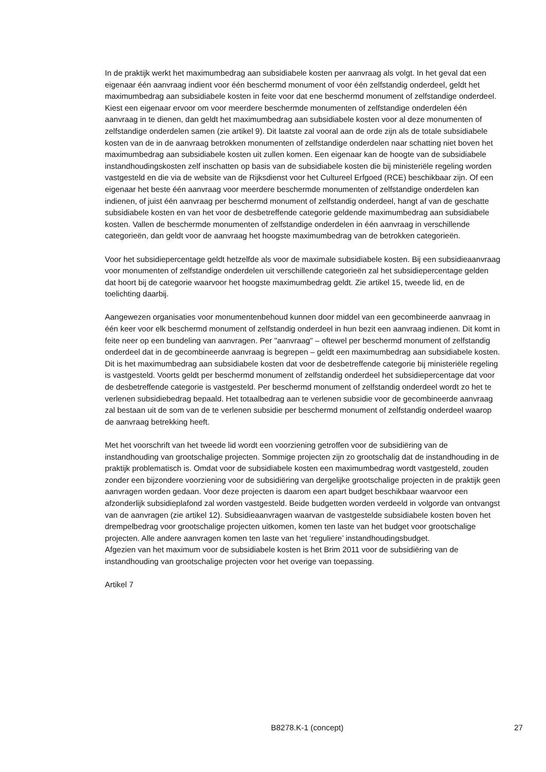In de praktijk werkt het maximumbedrag aan subsidiabele kosten per aanvraag als volgt. In het geval dat een eigenaar één aanvraag indient voor één beschermd monument of voor één zelfstandig onderdeel, geldt het maximumbedrag aan subsidiabele kosten in feite voor dat ene beschermd monument of zelfstandige onderdeel. Kiest een eigenaar ervoor om voor meerdere beschermde monumenten of zelfstandige onderdelen één aanvraag in te dienen, dan geldt het maximumbedrag aan subsidiabele kosten voor al deze monumenten of zelfstandige onderdelen samen (zie artikel 9). Dit laatste zal vooral aan de orde zijn als de totale subsidiabele kosten van de in de aanvraag betrokken monumenten of zelfstandige onderdelen naar schatting niet boven het maximumbedrag aan subsidiabele kosten uit zullen komen. Een eigenaar kan de hoogte van de subsidiabele instandhoudingskosten zelf inschatten op basis van de subsidiabele kosten die bij ministeriële regeling worden vastgesteld en die via de website van de Rijksdienst voor het Cultureel Erfgoed (RCE) beschikbaar zijn. Of een eigenaar het beste één aanvraag voor meerdere beschermde monumenten of zelfstandige onderdelen kan indienen, of juist één aanvraag per beschermd monument of zelfstandig onderdeel, hangt af van de geschatte subsidiabele kosten en van het voor de desbetreffende categorie geldende maximumbedrag aan subsidiabele kosten. Vallen de beschermde monumenten of zelfstandige onderdelen in één aanvraag in verschillende categorieën, dan geldt voor de aanvraag het hoogste maximumbedrag van de betrokken categorieën.
Voor het subsidiepercentage geldt hetzelfde als voor de maximale subsidiabele kosten. Bij een subsidieaanvraag voor monumenten of zelfstandige onderdelen uit verschillende categorieën zal het subsidiepercentage gelden dat hoort bij de categorie waarvoor het hoogste maximumbedrag geldt. Zie artikel 15, tweede lid, en de toelichting daarbij.
Aangewezen organisaties voor monumentenbehoud kunnen door middel van een gecombineerde aanvraag in één keer voor elk beschermd monument of zelfstandig onderdeel in hun bezit een aanvraag indienen. Dit komt in feite neer op een bundeling van aanvragen. Per "aanvraag" – oftewel per beschermd monument of zelfstandig onderdeel dat in de gecombineerde aanvraag is begrepen – geldt een maximumbedrag aan subsidiabele kosten. Dit is het maximumbedrag aan subsidiabele kosten dat voor de desbetreffende categorie bij ministeriële regeling is vastgesteld. Voorts geldt per beschermd monument of zelfstandig onderdeel het subsidiepercentage dat voor de desbetreffende categorie is vastgesteld. Per beschermd monument of zelfstandig onderdeel wordt zo het te verlenen subsidiebedrag bepaald. Het totaalbedrag aan te verlenen subsidie voor de gecombineerde aanvraag zal bestaan uit de som van de te verlenen subsidie per beschermd monument of zelfstandig onderdeel waarop de aanvraag betrekking heeft.
Met het voorschrift van het tweede lid wordt een voorziening getroffen voor de subsidiëring van de instandhouding van grootschalige projecten. Sommige projecten zijn zo grootschalig dat de instandhouding in de praktijk problematisch is. Omdat voor de subsidiabele kosten een maximumbedrag wordt vastgesteld, zouden zonder een bijzondere voorziening voor de subsidiëring van dergelijke grootschalige projecten in de praktijk geen aanvragen worden gedaan. Voor deze projecten is daarom een apart budget beschikbaar waarvoor een afzonderlijk subsidieplafond zal worden vastgesteld. Beide budgetten worden verdeeld in volgorde van ontvangst van de aanvragen (zie artikel 12). Subsidieaanvragen waarvan de vastgestelde subsidiabele kosten boven het drempelbedrag voor grootschalige projecten uitkomen, komen ten laste van het budget voor grootschalige projecten. Alle andere aanvragen komen ten laste van het ‘reguliere’ instandhoudingsbudget.
Afgezien van het maximum voor de subsidiabele kosten is het Brim 2011 voor de subsidiëring van de instandhouding van grootschalige projecten voor het overige van toepassing.
Artikel 7
B8278.K-1 (concept) 27